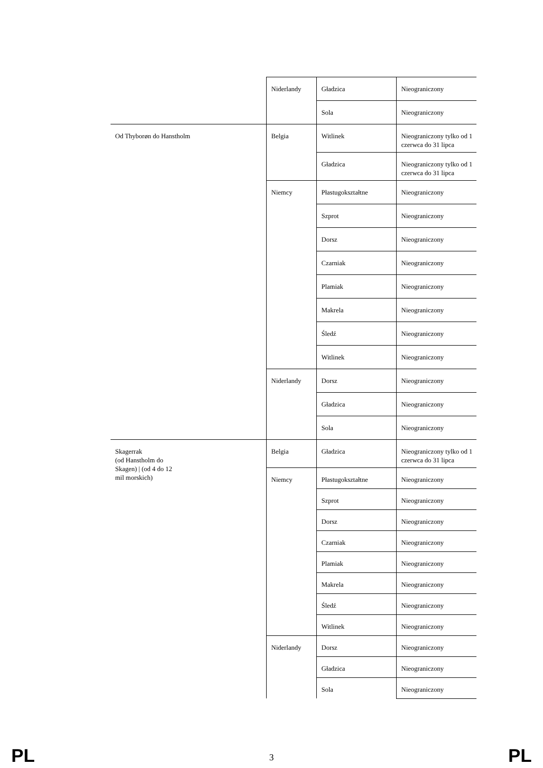| | Niderlandy | Gładzica | Nieograniczony |
| | | Sola | Nieograniczony |
| Od Thyborøn do Hanstholm | Belgia | Witlinek | Nieograniczony tylko od 1 czerwca do 31 lipca |
| | | Gładzica | Nieograniczony tylko od 1 czerwca do 31 lipca |
| | Niemcy | Płastugokształtne | Nieograniczony |
| | | Szprot | Nieograniczony |
| | | Dorsz | Nieograniczony |
| | | Czarniak | Nieograniczony |
| | | Plamiak | Nieograniczony |
| | | Makrela | Nieograniczony |
| | | Śledź | Nieograniczony |
| | | Witlinek | Nieograniczony |
| | Niderlandy | Dorsz | Nieograniczony |
| | | Gładzica | Nieograniczony |
| | | Sola | Nieograniczony |
| Skagerrak (od Hanstholm do Skagen) / (od 4 do 12 mil morskich) | Belgia | Gładzica | Nieograniczony tylko od 1 czerwca do 31 lipca |
| | Niemcy | Płastugokształtne | Nieograniczony |
| | | Szprot | Nieograniczony |
| | | Dorsz | Nieograniczony |
| | | Czarniak | Nieograniczony |
| | | Plamiak | Nieograniczony |
| | | Makrela | Nieograniczony |
| | | Śledź | Nieograniczony |
| | | Witlinek | Nieograniczony |
| | Niderlandy | Dorsz | Nieograniczony |
| | | Gładzica | Nieograniczony |
| | | Sola | Nieograniczony |
PL 3 PL